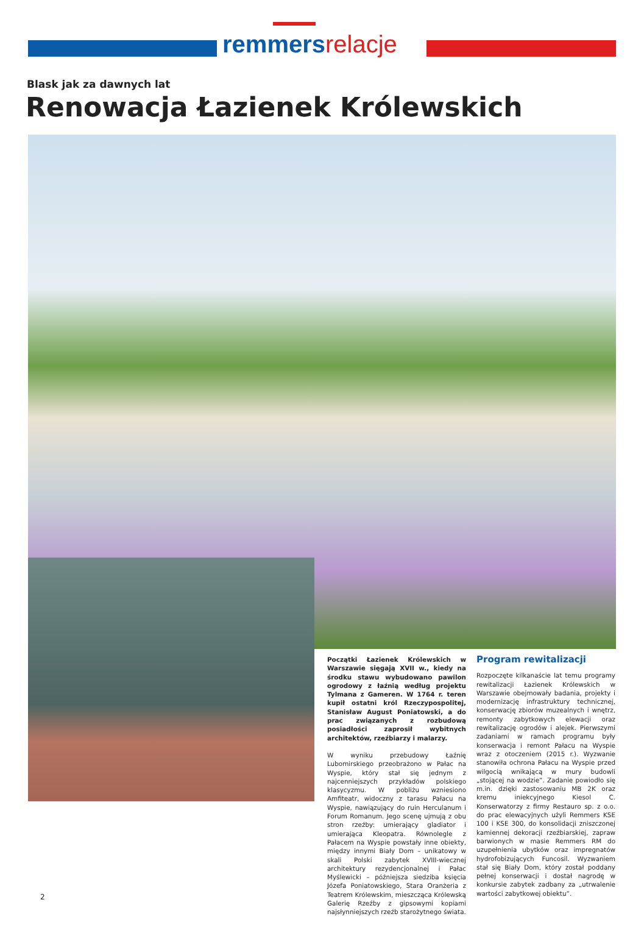remmers relacje
Blask jak za dawnych lat
Renowacja Łazienek Królewskich
Początki Łazienek Królewskich w Warszawie sięgają XVII w., kiedy na środku stawu wybudowano pawilon ogrodowy z łaźnią według projektu Tylmana z Gameren. W 1764 r. teren kupił ostatni król Rzeczypospolitej, Stanisław August Poniatowski, a do prac związanych z rozbudową posiadłości zaprosił wybitnych architektów, rzeźbiarzy i malarzy.
W wyniku przebudowy Łaźnię Lubomirskiego przeobrażono w Pałac na Wyspie, który stał się jednym z najcenniejszych przykładów polskiego klasycyzmu. W pobliżu wzniesiono Amfiteatr, widoczny z tarasu Pałacu na Wyspie, nawiązujący do ruin Herculanum i Forum Romanum. Jego scenę ujmują z obu stron rzeźby: umierający gladiator i umierająca Kleopatra. Równolegle z Pałacem na Wyspie powstały inne obiekty, między innymi Biały Dom – unikatowy w skali Polski zabytek XVIII-wiecznej architektury rezydencjonalnej i Pałac Myślewicki – późniejsza siedziba księcia Józefa Poniatowskiego, Stara Oranżeria z Teatrem Królewskim, mieszcząca Królewską Galerię Rzeźby z gipsowymi kopiami najsłynniejszych rzeźb starożytnego świata.
Program rewitalizacji
Rozpoczęte kilkanaście lat temu programy rewitalizacji Łazienek Królewskich w Warszawie obejmowały badania, projekty i modernizację infrastruktury technicznej, konserwację zbiorów muzealnych i wnętrz, remonty zabytkowych elewacji oraz rewitalizację ogrodów i alejek. Pierwszymi zadaniami w ramach programu były konserwacja i remont Pałacu na Wyspie wraz z otoczeniem (2015 r.). Wyzwanie stanowiła ochrona Pałacu na Wyspie przed wilgocią wnikającą w mury budowli „stojącej na wodzie”. Zadanie powiodło się m.in. dzięki zastosowaniu MB 2K oraz kremu iniekcyjnego Kiesol C. Konserwatorzy z firmy Restauro sp. z o.o. do prac elewacyjnych użyli Remmers KSE 100 i KSE 300, do konsolidacji zniszczonej kamiennej dekoracji rzeźbiarskiej, zapraw barwionych w masie Remmers RM do uzupełnienia ubytków oraz impregnatów hydrofobizujących Funcosil. Wyzwaniem stał się Biały Dom, który został poddany pełnej konserwacji i dostał nagrodę w konkursie zabytek zadbany za „utrwalenie wartości zabytkowej obiektu”.
2